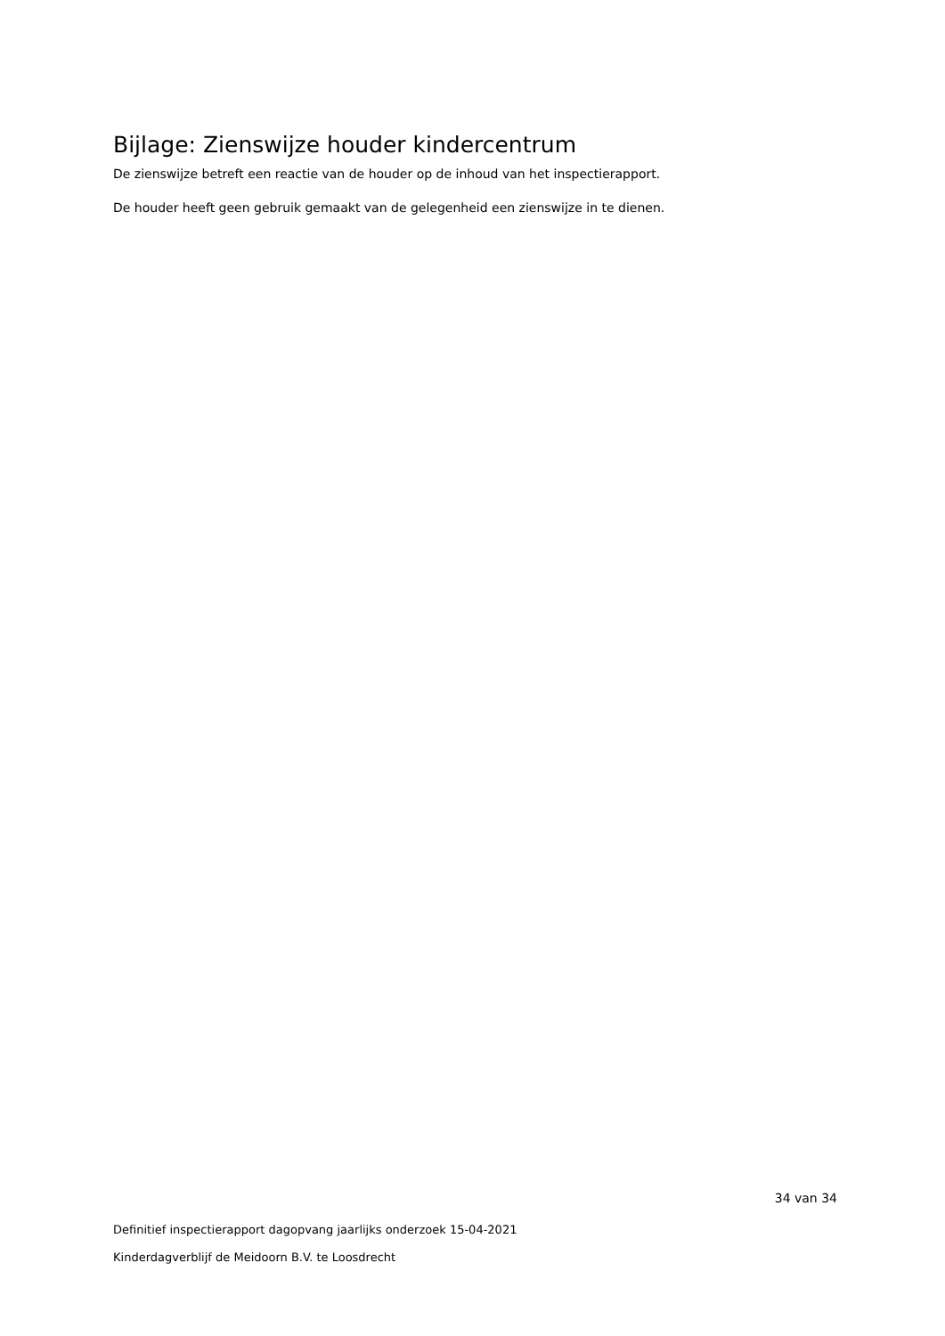Bijlage: Zienswijze houder kindercentrum
De zienswijze betreft een reactie van de houder op de inhoud van het inspectierapport.
De houder heeft geen gebruik gemaakt van de gelegenheid een zienswijze in te dienen.
34 van 34
Definitief inspectierapport dagopvang jaarlijks onderzoek 15-04-2021
Kinderdagverblijf de Meidoorn B.V. te Loosdrecht